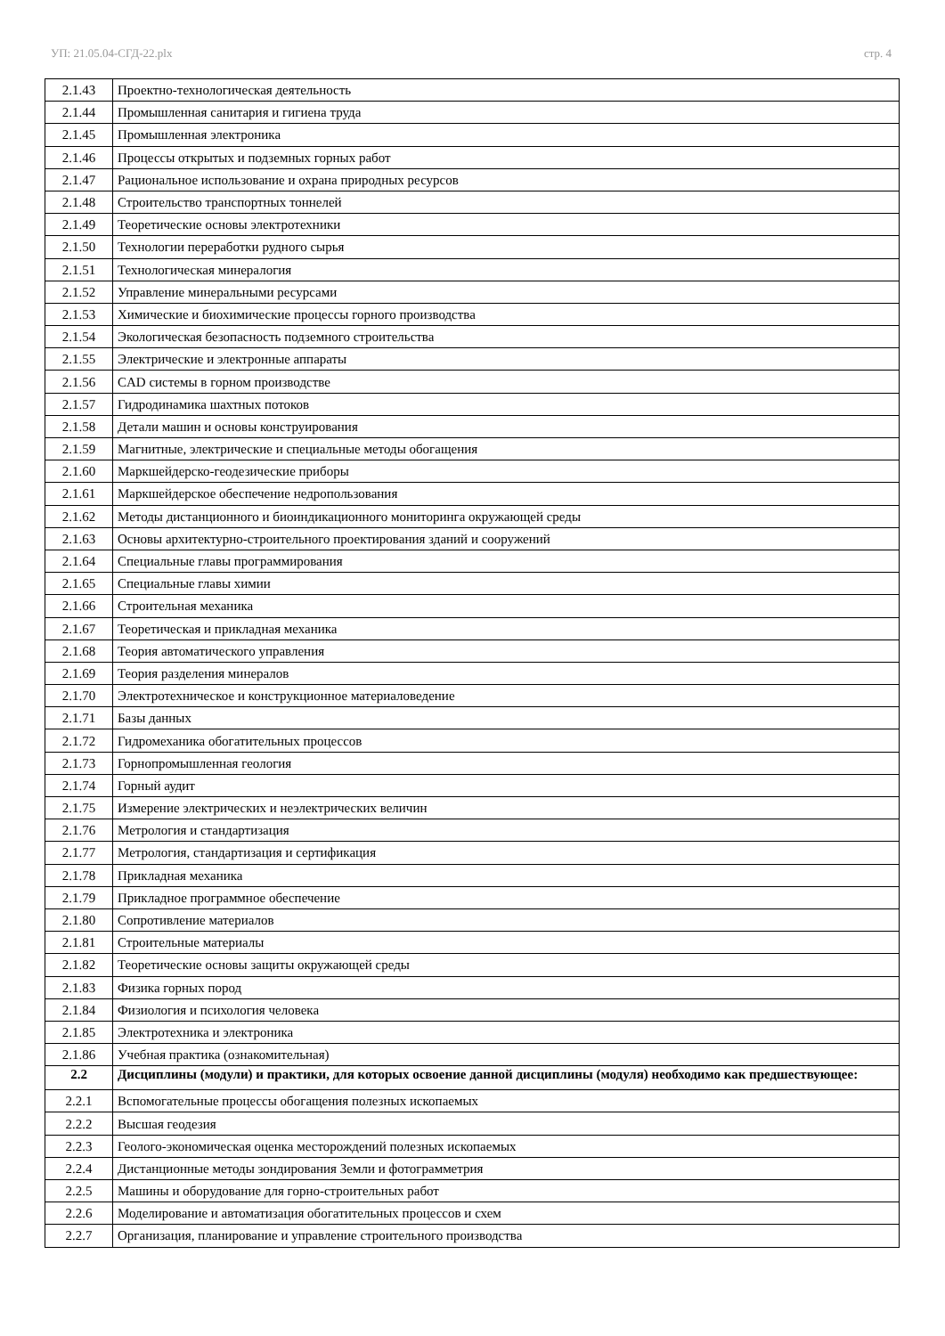УП: 21.05.04-СГД-22.plx стр. 4
| 2.1.43 | Проектно-технологическая деятельность |
| 2.1.44 | Промышленная санитария и гигиена труда |
| 2.1.45 | Промышленная электроника |
| 2.1.46 | Процессы открытых и подземных горных работ |
| 2.1.47 | Рациональное использование и охрана природных ресурсов |
| 2.1.48 | Строительство транспортных тоннелей |
| 2.1.49 | Теоретические основы электротехники |
| 2.1.50 | Технологии переработки рудного сырья |
| 2.1.51 | Технологическая минералогия |
| 2.1.52 | Управление минеральными ресурсами |
| 2.1.53 | Химические и биохимические процессы горного производства |
| 2.1.54 | Экологическая безопасность подземного строительства |
| 2.1.55 | Электрические и электронные аппараты |
| 2.1.56 | CAD системы в горном производстве |
| 2.1.57 | Гидродинамика шахтных потоков |
| 2.1.58 | Детали машин и основы конструирования |
| 2.1.59 | Магнитные, электрические и специальные методы обогащения |
| 2.1.60 | Маркшейдерско-геодезические приборы |
| 2.1.61 | Маркшейдерское обеспечение недропользования |
| 2.1.62 | Методы дистанционного и биоиндикационного мониторинга окружающей среды |
| 2.1.63 | Основы архитектурно-строительного проектирования зданий и сооружений |
| 2.1.64 | Специальные главы программирования |
| 2.1.65 | Специальные главы химии |
| 2.1.66 | Строительная механика |
| 2.1.67 | Теоретическая и прикладная механика |
| 2.1.68 | Теория автоматического управления |
| 2.1.69 | Теория разделения минералов |
| 2.1.70 | Электротехническое и конструкционное материаловедение |
| 2.1.71 | Базы данных |
| 2.1.72 | Гидромеханика обогатительных процессов |
| 2.1.73 | Горнопромышленная геология |
| 2.1.74 | Горный аудит |
| 2.1.75 | Измерение электрических и неэлектрических величин |
| 2.1.76 | Метрология и стандартизация |
| 2.1.77 | Метрология, стандартизация и сертификация |
| 2.1.78 | Прикладная механика |
| 2.1.79 | Прикладное программное обеспечение |
| 2.1.80 | Сопротивление материалов |
| 2.1.81 | Строительные материалы |
| 2.1.82 | Теоретические основы защиты окружающей среды |
| 2.1.83 | Физика горных пород |
| 2.1.84 | Физиология и психология человека |
| 2.1.85 | Электротехника и электроника |
| 2.1.86 | Учебная практика (ознакомительная) |
| 2.2 | Дисциплины (модули) и практики, для которых освоение данной дисциплины (модуля) необходимо как предшествующее: |
| 2.2.1 | Вспомогательные процессы обогащения полезных ископаемых |
| 2.2.2 | Высшая геодезия |
| 2.2.3 | Геолого-экономическая оценка месторождений полезных ископаемых |
| 2.2.4 | Дистанционные методы зондирования Земли и фотограмметрия |
| 2.2.5 | Машины и оборудование для горно-строительных работ |
| 2.2.6 | Моделирование и автоматизация обогатительных процессов и схем |
| 2.2.7 | Организация, планирование и управление строительного производства |